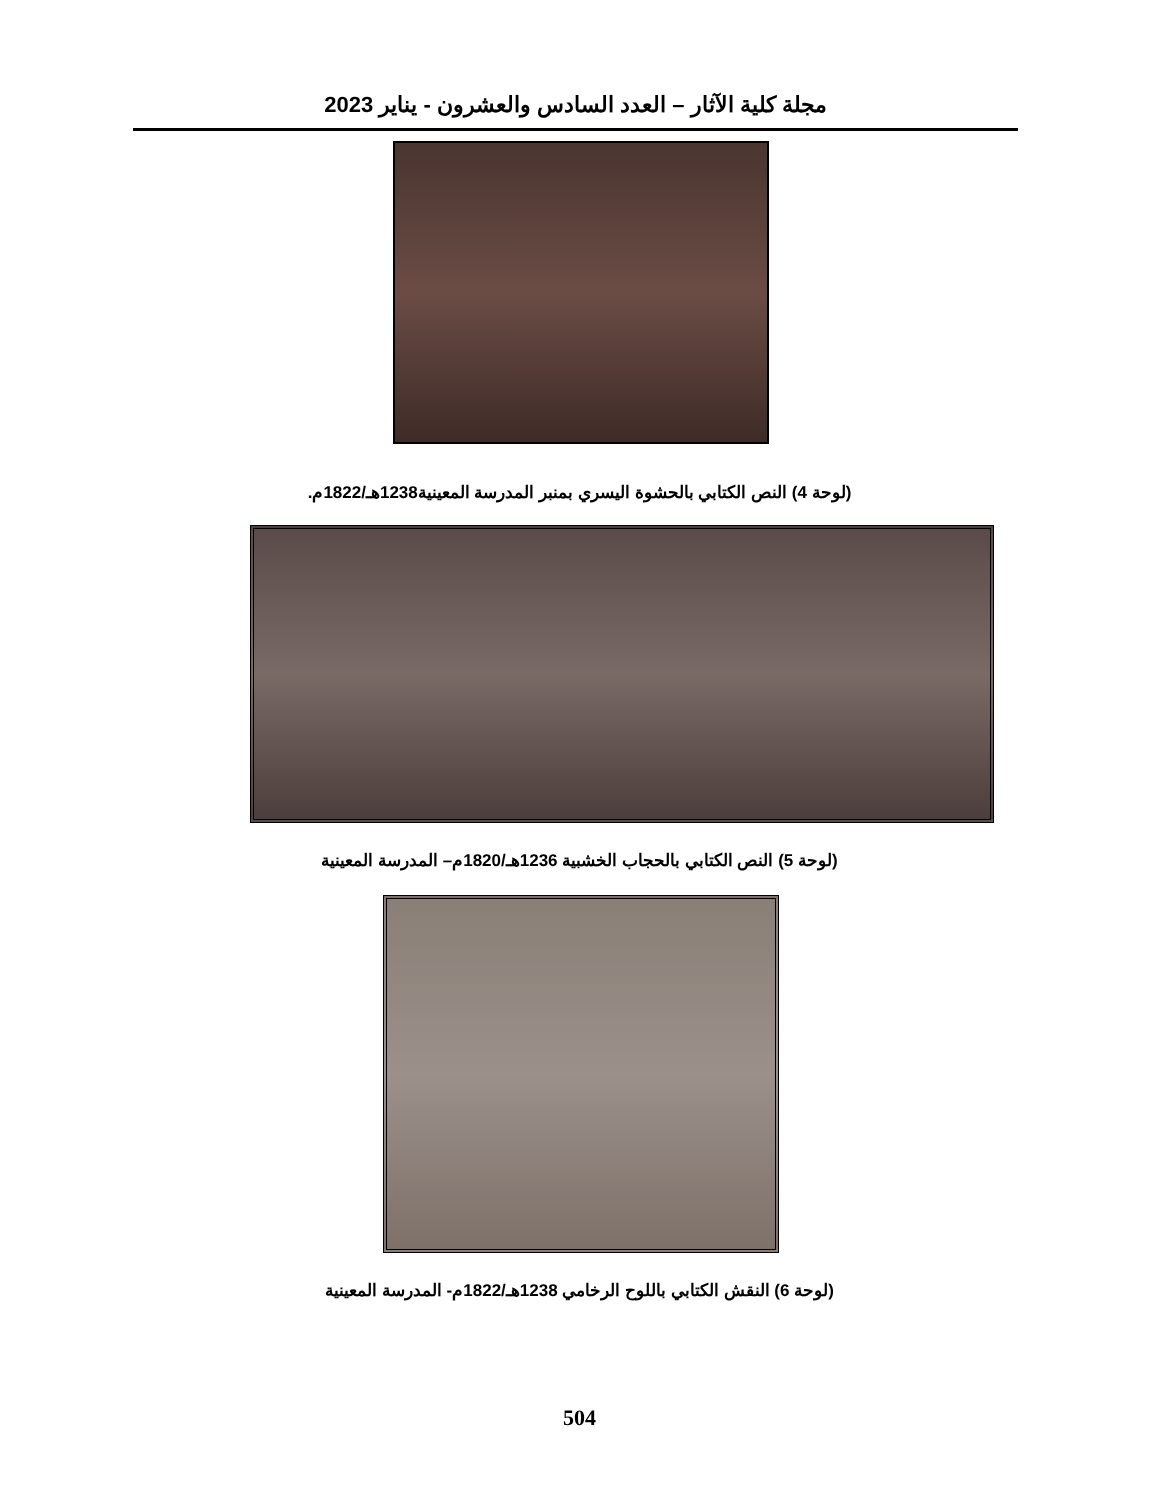مجلة كلية الآثار – العدد السادس والعشرون - يناير 2023
(لوحة 4) النص الكتابي بالحشوة اليسري بمنبر المدرسة المعينية1238هـ/1822م.
(لوحة 5) النص الكتابي بالحجاب الخشبية 1236هـ/1820م– المدرسة المعينية
(لوحة 6) النقش الكتابي باللوح الرخامي 1238هـ/1822م- المدرسة المعينية
504